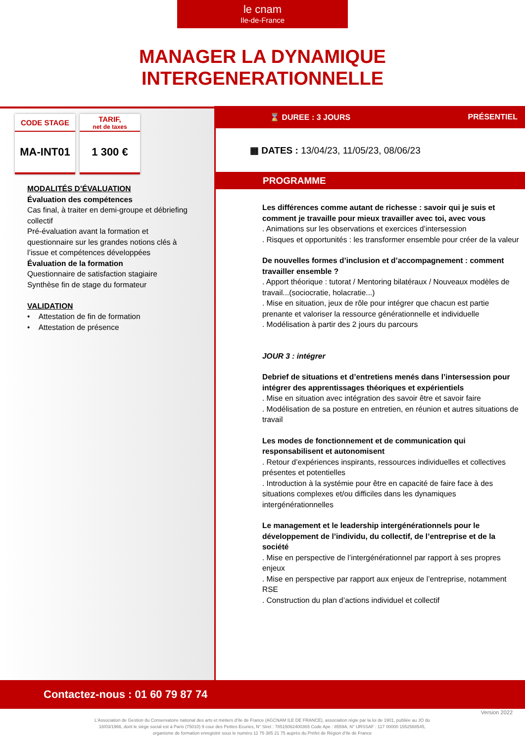le cnam
Ile-de-France
MANAGER LA DYNAMIQUE
INTERGENERATIONNELLE
CODE STAGE
MA-INT01
TARIF,
net de taxes
1 300 €
MODALITÉS D’ÉVALUATION
Évaluation des compétences
Cas final, à traiter en demi-groupe et débriefing collectif
Pré-évaluation avant la formation et questionnaire sur les grandes notions clés à l’issue et compétences développées
Évaluation de la formation
Questionnaire de satisfaction stagiaire
Synthèse fin de stage du formateur
VALIDATION
• Attestation de fin de formation
• Attestation de présence
⌛ DUREE : 3 JOURS PRÉSENTIEL
▦ DATES : 13/04/23, 11/05/23, 08/06/23
PROGRAMME
Les différences comme autant de richesse : savoir qui je suis et comment je travaille pour mieux travailler avec toi, avec vous
. Animations sur les observations et exercices d’intersession
. Risques et opportunités : les transformer ensemble pour créer de la valeur
De nouvelles formes d’inclusion et d’accompagnement : comment travailler ensemble ?
. Apport théorique : tutorat / Mentoring bilatéraux / Nouveaux modèles de travail...(sociocratie, holacratie...)
. Mise en situation, jeux de rôle pour intégrer que chacun est partie prenante et valoriser la ressource générationnelle et individuelle
. Modélisation à partir des 2 jours du parcours
JOUR 3 : intégrer
Debrief de situations et d’entretiens menés dans l’intersession pour intégrer des apprentissages théoriques et expérientiels
. Mise en situation avec intégration des savoir être et savoir faire
. Modélisation de sa posture en entretien, en réunion et autres situations de travail
Les modes de fonctionnement et de communication qui responsabilisent et autonomisent
. Retour d’expériences inspirants, ressources individuelles et collectives présentes et potentielles
. Introduction à la systémie pour être en capacité de faire face à des situations complexes et/ou difficiles dans les dynamiques intergénérationnelles
Le management et le leadership intergénérationnels pour le développement de l’individu, du collectif, de l’entreprise et de la société
. Mise en perspective de l’intergénérationnel par rapport à ses propres enjeux
. Mise en perspective par rapport aux enjeux de l’entreprise, notamment RSE
. Construction du plan d’actions individuel et collectif
Contactez-nous : 01 60 79 87 74
Version 2022
L’Association de Gestion du Conservatoire national des arts et métiers d’Ile de France (AGCNAM ILE DE FRANCE), association régie par la loi de 1901, publiée au JO du 18/03/1966, dont le siège social est à Paris (75010) 9 cour des Petites Ecuries, N° Siret : 78515062400365 Code Ape : 8559A, N° URSSAF : 117 00000 1552588545, organisme de formation enregistré sous le numéro 11 75 385 21 75 auprès du Préfet de Région d’Ile de France